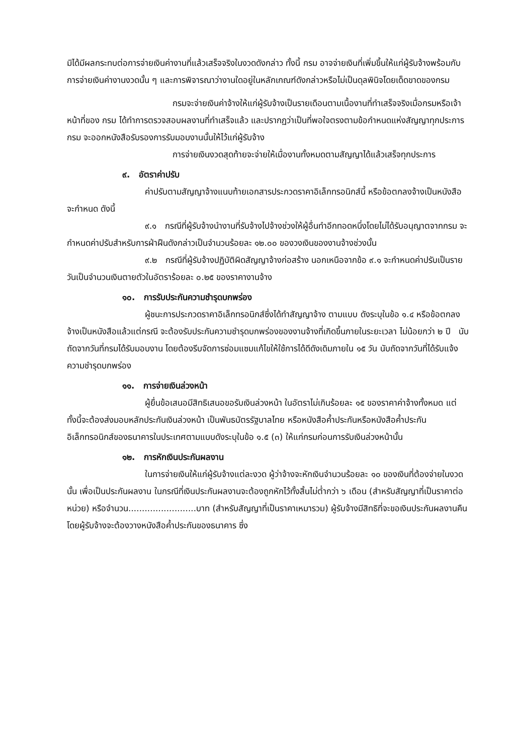มิได้มีผลกระทบต่อการจ่ายเงินค่างานที่แล้วเสร็จจริงในงวดดังกล่าว ทั้งนี้ กรม อาจจ่ายเงินที่เพิ่มขึ้นให้แก่ผู้รับจ้างพร้อมกับการจ่ายเงินค่างานงวดนั้น ๆ และการพิจารณาว่างานใดอยู่ในหลักเกณฑ์ดังกล่าวหรือไม่เป็นดุลพินิจโดยเด็ดขาดของกรม
กรมจะจ่ายเงินค่าจ้างให้แก่ผู้รับจ้างเป็นรายเดือนตามเนื้องานที่ทำเสร็จจริงเมื่อกรมหรือเจ้าหน้าที่ของ กรม ได้ทำการตรวจสอบผลงานที่ทำเสร็จแล้ว และปรากฏว่าเป็นที่พอใจตรงตามข้อกำหนดแห่งสัญญาทุกประการ กรม จะออกหนังสือรับรองการรับมอบงานนั้นให้ไว้แก่ผู้รับจ้าง
การจ่ายเงินงวดสุดท้ายจะจ่ายให้เมื่องานทั้งหมดตามสัญญาได้แล้วเสร็จทุกประการ
๙. อัตราค่าปรับ
ค่าปรับตามสัญญาจ้างแนบท้ายเอกสารประกวดราคาอิเล็กทรอนิกส์นี้ หรือข้อตกลงจ้างเป็นหนังสือจะกำหนด ดังนี้
๙.๑ กรณีที่ผู้รับจ้างนำงานที่รับจ้างไปจ้างช่วงให้ผู้อื่นทำอีกทอดหนึ่งโดยไม่ได้รับอนุญาตจากกรม จะกำหนดค่าปรับสำหรับการฝ่าฝืนดังกล่าวเป็นจำนวนร้อยละ ๑๒.๐๐ ของวงเงินของงานจ้างช่วงนั้น
๙.๒ กรณีที่ผู้รับจ้างปฏิบัติผิดสัญญาจ้างก่อสร้าง นอกเหนือจากข้อ ๙.๑ จะกำหนดค่าปรับเป็นรายวันเป็นจำนวนเงินตายตัวในอัตราร้อยละ ๐.๒๕ ของราคางานจ้าง
๑๐. การรับประกันความชำรุดบกพร่อง
ผู้ชนะการประกวดราคาอิเล็กทรอนิกส์ซึ่งได้ทำสัญญาจ้าง ตามแบบ ดังระบุในข้อ ๑.๔ หรือข้อตกลงจ้างเป็นหนังสือแล้วแต่กรณี จะต้องรับประกันความชำรุดบกพร่องของงานจ้างที่เกิดขึ้นภายในระยะเวลา ไม่น้อยกว่า ๒ ปี นับถัดจากวันที่กรมได้รับมอบงาน โดยต้องรีบจัดการซ่อมแซมแก้ไขให้ใช้การได้ดีดังเดิมภายใน ๑๕ วัน นับถัดจากวันที่ได้รับแจ้งความชำรุดบกพร่อง
๑๑. การจ่ายเงินล่วงหน้า
ผู้ยื่นข้อเสนอมีสิทธิเสนอขอรับเงินล่วงหน้า ในอัตราไม่เกินร้อยละ ๑๕ ของราคาค่าจ้างทั้งหมด แต่ทั้งนี้จะต้องส่งมอบหลักประกันเงินล่วงหน้า เป็นพันธบัตรรัฐบาลไทย หรือหนังสือค้ำประกันหรือหนังสือค้ำประกันอิเล็กทรอนิกส์ของธนาคารในประเทศตามแบบดังระบุในข้อ ๑.๕ (๓) ให้แก่กรมก่อนการรับเงินล่วงหน้านั้น
๑๒. การหักเงินประกันผลงาน
ในการจ่ายเงินให้แก่ผู้รับจ้างแต่ละงวด ผู้ว่าจ้างจะหักเงินจำนวนร้อยละ ๑๐ ของเงินที่ต้องจ่ายในงวดนั้น เพื่อเป็นประกันผลงาน ในกรณีที่เงินประกันผลงานจะต้องถูกหักไว้ทั้งสิ้นไม่ต่ำกว่า ๖ เดือน (สำหรับสัญญาที่เป็นราคาต่อหน่วย) หรือจำนวน.........................บาท (สำหรับสัญญาที่เป็นราคาเหมารวม) ผู้รับจ้างมีสิทธิที่จะขอเงินประกันผลงานคืน โดยผู้รับจ้างจะต้องวางหนังสือค้ำประกันของธนาคาร ซึ่ง